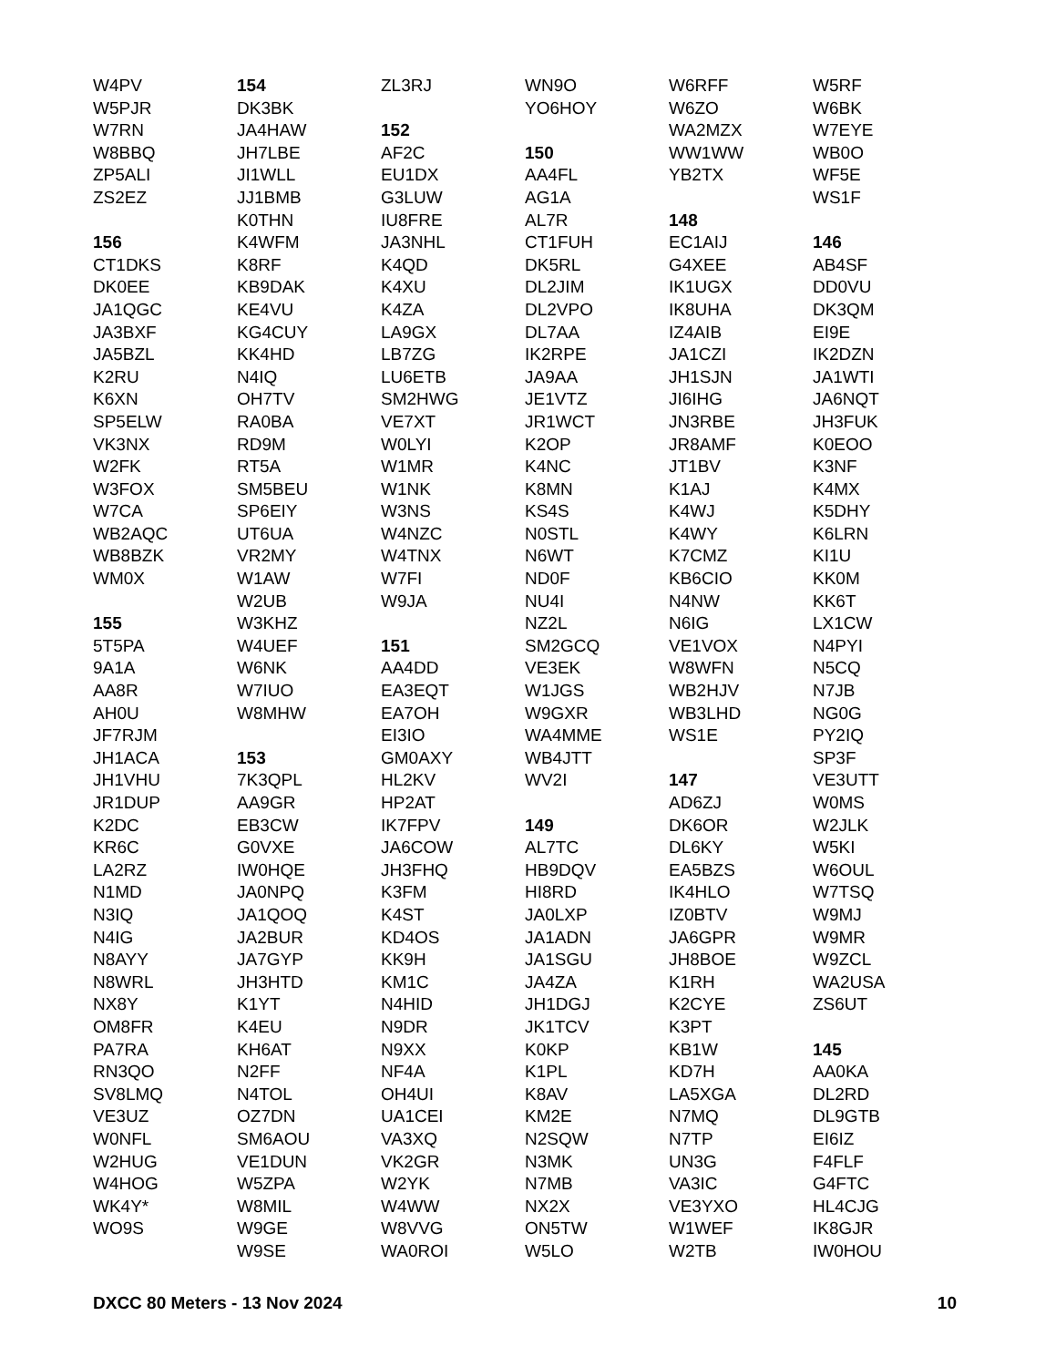W4PV
W5PJR
W7RN
W8BBQ
ZP5ALI
ZS2EZ
156
CT1DKS
DK0EE
JA1QGC
JA3BXF
JA5BZL
K2RU
K6XN
SP5ELW
VK3NX
W2FK
W3FOX
W7CA
WB2AQC
WB8BZK
WM0X
155
5T5PA
9A1A
AA8R
AH0U
JF7RJM
JH1ACA
JH1VHU
JR1DUP
K2DC
KR6C
LA2RZ
N1MD
N3IQ
N4IG
N8AYY
N8WRL
NX8Y
OM8FR
PA7RA
RN3QO
SV8LMQ
VE3UZ
W0NFL
W2HUG
W4HOG
WK4Y*
WO9S
154
DK3BK
JA4HAW
JH7LBE
JI1WLL
JJ1BMB
K0THN
K4WFM
K8RF
KB9DAK
KE4VU
KG4CUY
KK4HD
N4IQ
OH7TV
RA0BA
RD9M
RT5A
SM5BEU
SP6EIY
UT6UA
VR2MY
W1AW
W2UB
W3KHZ
W4UEF
W6NK
W7IUO
W8MHW
153
7K3QPL
AA9GR
EB3CW
G0VXE
IW0HQE
JA0NPQ
JA1QOQ
JA2BUR
JA7GYP
JH3HTD
K1YT
K4EU
KH6AT
N2FF
N4TOL
OZ7DN
SM6AOU
VE1DUN
W5ZPA
W8MIL
W9GE
W9SE
ZL3RJ
152
AF2C
EU1DX
G3LUW
IU8FRE
JA3NHL
K4QD
K4XU
K4ZA
LA9GX
LB7ZG
LU6ETB
SM2HWG
VE7XT
W0LYI
W1MR
W1NK
W3NS
W4NZC
W4TNX
W7FI
W9JA
151
AA4DD
EA3EQT
EA7OH
EI3IO
GM0AXY
HL2KV
HP2AT
IK7FPV
JA6COW
JH3FHQ
K3FM
K4ST
KD4OS
KK9H
KM1C
N4HID
N9DR
N9XX
NF4A
OH4UI
UA1CEI
VA3XQ
VK2GR
W2YK
W4WW
W8VVG
WA0ROI
WN9O
YO6HOY
150
AA4FL
AG1A
AL7R
CT1FUH
DK5RL
DL2JIM
DL2VPO
DL7AA
IK2RPE
JA9AA
JE1VTZ
JR1WCT
K2OP
K4NC
K8MN
KS4S
N0STL
N6WT
ND0F
NU4I
NZ2L
SM2GCQ
VE3EK
W1JGS
W9GXR
WA4MME
WB4JTT
WV2I
149
AL7TC
HB9DQV
HI8RD
JA0LXP
JA1ADN
JA1SGU
JA4ZA
JH1DGJ
JK1TCV
K0KP
K1PL
K8AV
KM2E
N2SQW
N3MK
N7MB
NX2X
ON5TW
W5LO
W6RFF
W6ZO
WA2MZX
WW1WW
YB2TX
148
EC1AIJ
G4XEE
IK1UGX
IK8UHA
IZ4AIB
JA1CZI
JH1SJN
JI6IHG
JN3RBE
JR8AMF
JT1BV
K1AJ
K4WJ
K4WY
K7CMZ
KB6CIO
N4NW
N6IG
VE1VOX
W8WFN
WB2HJV
WB3LHD
WS1E
147
AD6ZJ
DK6OR
DL6KY
EA5BZS
IK4HLO
IZ0BTV
JA6GPR
JH8BOE
K1RH
K2CYE
K3PT
KB1W
KD7H
LA5XGA
N7MQ
N7TP
UN3G
VA3IC
VE3YXO
W1WEF
W2TB
W5RF
W6BK
W7EYE
WB0O
WF5E
WS1F
146
AB4SF
DD0VU
DK3QM
EI9E
IK2DZN
JA1WTI
JA6NQT
JH3FUK
K0EOO
K3NF
K4MX
K5DHY
K6LRN
KI1U
KK0M
KK6T
LX1CW
N4PYI
N5CQ
N7JB
NG0G
PY2IQ
SP3F
VE3UTT
W0MS
W2JLK
W5KI
W6OUL
W7TSQ
W9MJ
W9MR
W9ZCL
WA2USA
ZS6UT
145
AA0KA
DL2RD
DL9GTB
EI6IZ
F4FLF
G4FTC
HL4CJG
IK8GJR
IW0HOU
DXCC 80 Meters - 13 Nov 2024 10